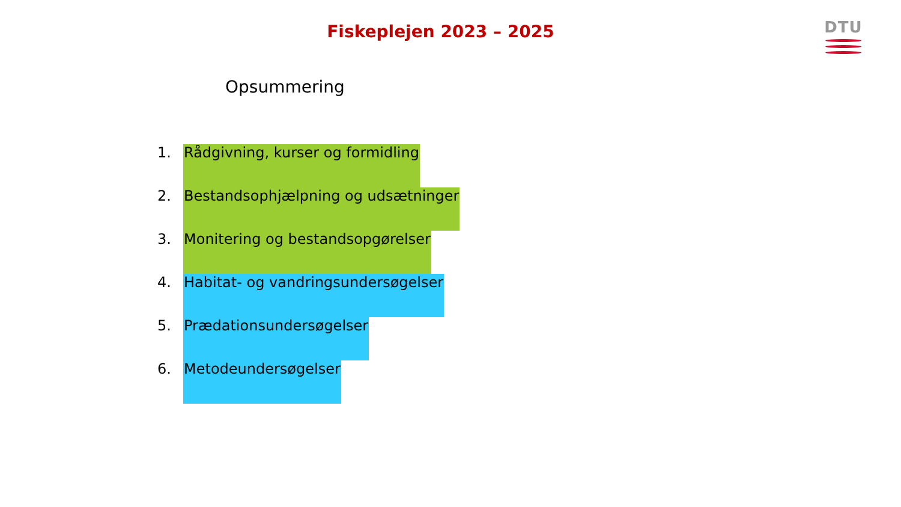Fiskeplejen 2023 – 2025 DTU
Opsummering
1. Rådgivning, kurser og formidling
2. Bestandsophjælpning og udsætninger
3. Monitering og bestandsopgørelser
4. Habitat- og vandringsundersøgelser
5. Prædationsundersøgelser
6. Metodeundersøgelser